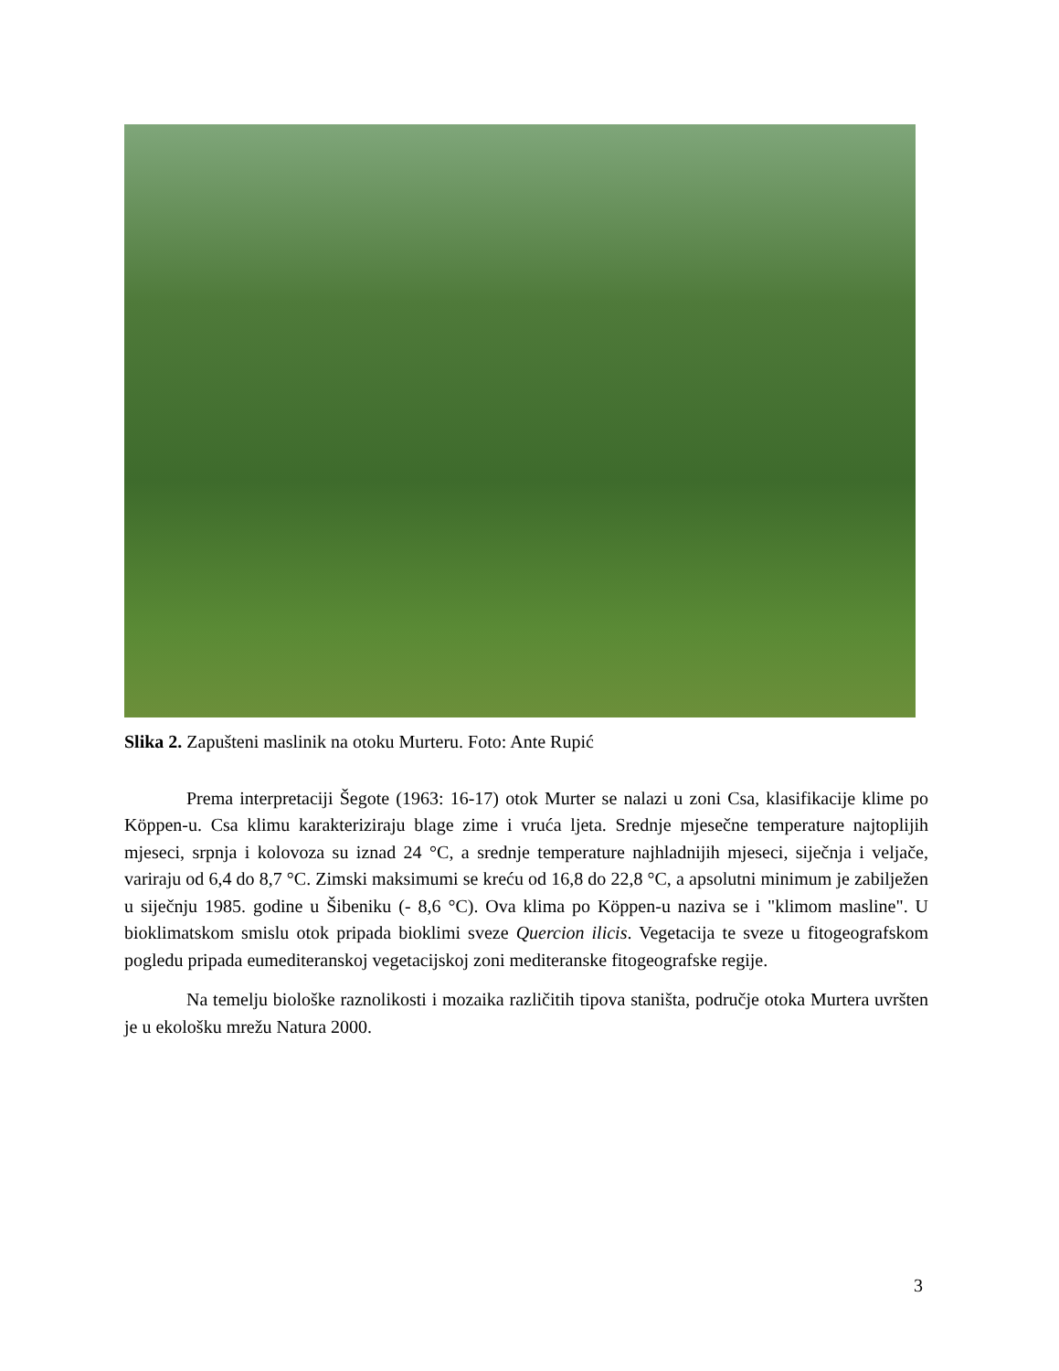Slika 2. Zapušteni maslinik na otoku Murteru. Foto: Ante Rupić
Prema interpretaciji Šegote (1963: 16-17) otok Murter se nalazi u zoni Csa, klasifikacije klime po Köppen-u. Csa klimu karakteriziraju blage zime i vruća ljeta. Srednje mjesečne temperature najtoplijih mjeseci, srpnja i kolovoza su iznad 24 °C, a srednje temperature najhladnijih mjeseci, siječnja i veljače, variraju od 6,4 do 8,7 °C. Zimski maksimumi se kreću od 16,8 do 22,8 °C, a apsolutni minimum je zabilježen u siječnju 1985. godine u Šibeniku (- 8,6 °C). Ova klima po Köppen-u naziva se i "klimom masline". U bioklimatskom smislu otok pripada bioklimi sveze Quercion ilicis. Vegetacija te sveze u fitogeografskom pogledu pripada eumediteranskoj vegetacijskoj zoni mediteranske fitogeografske regije.
Na temelju biološke raznolikosti i mozaika različitih tipova staništa, područje otoka Murtera uvršten je u ekološku mrežu Natura 2000.
3